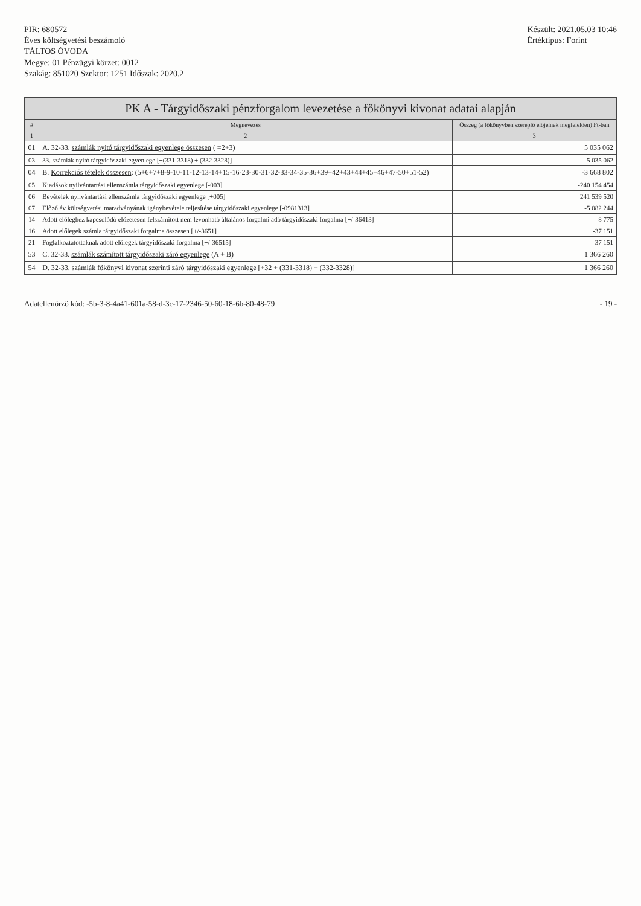PIR: 680572
Éves költségvetési beszámoló
TÁLTOS ÓVODA
Megye: 01 Pénzügyi körzet: 0012
Szakág: 851020 Szektor: 1251 Időszak: 2020.2
Készült: 2021.05.03 10:46
Értéktípus: Forint
PK A - Tárgyidőszaki pénzforgalom levezetése a főkönyvi kivonat adatai alapján
| # | Megnevezés | Összeg (a főkönyvben szereplő előjelnek megfelelően) Ft-ban |
| --- | --- | --- |
| 1 | 2 | 3 |
| 01 | A. 32-33. számlák nyitó tárgyidőszaki egyenlege összesen ( =2+3) | 5 035 062 |
| 03 | 33. számlák nyitó tárgyidőszaki egyenlege [+(331-3318) + (332-3328)] | 5 035 062 |
| 04 | B. Korrekciós tételek összesen : (5+6+7+8-9-10-11-12-13-14+15-16-23-30-31-32-33-34-35-36+39+42+43+44+45+46+47-50+51-52) | -3 668 802 |
| 05 | Kiadások nyilvántartási ellenszámla tárgyidőszaki egyenlege [-003] | -240 154 454 |
| 06 | Bevételek nyilvántartási ellenszámla tárgyidőszaki egyenlege [+005] | 241 539 520 |
| 07 | Előző év költségvetési maradványának igénybevétele teljesítése tárgyidőszaki egyenlege [-0981313] | -5 082 244 |
| 14 | Adott előleghez kapcsolódó előzetesen felszámított nem levonható általános forgalmi adó tárgyidőszaki forgalma [+/-36413] | 8 775 |
| 16 | Adott előlegek számla tárgyidőszaki forgalma összesen [+/-3651] | -37 151 |
| 21 | Foglalkoztatottaknak adott előlegek tárgyidőszaki forgalma [+/-36515] | -37 151 |
| 53 | C. 32-33. számlák számított tárgyidőszaki záró egyenlege (A + B) | 1 366 260 |
| 54 | D. 32-33. számlák főkönyvi kivonat szerinti záró tárgyidőszaki egyenlege [+32 + (331-3318) + (332-3328)] | 1 366 260 |
Adatellenőrző kód: -5b-3-8-4a41-601a-58-d-3c-17-2346-50-60-18-6b-80-48-79 - 19 -